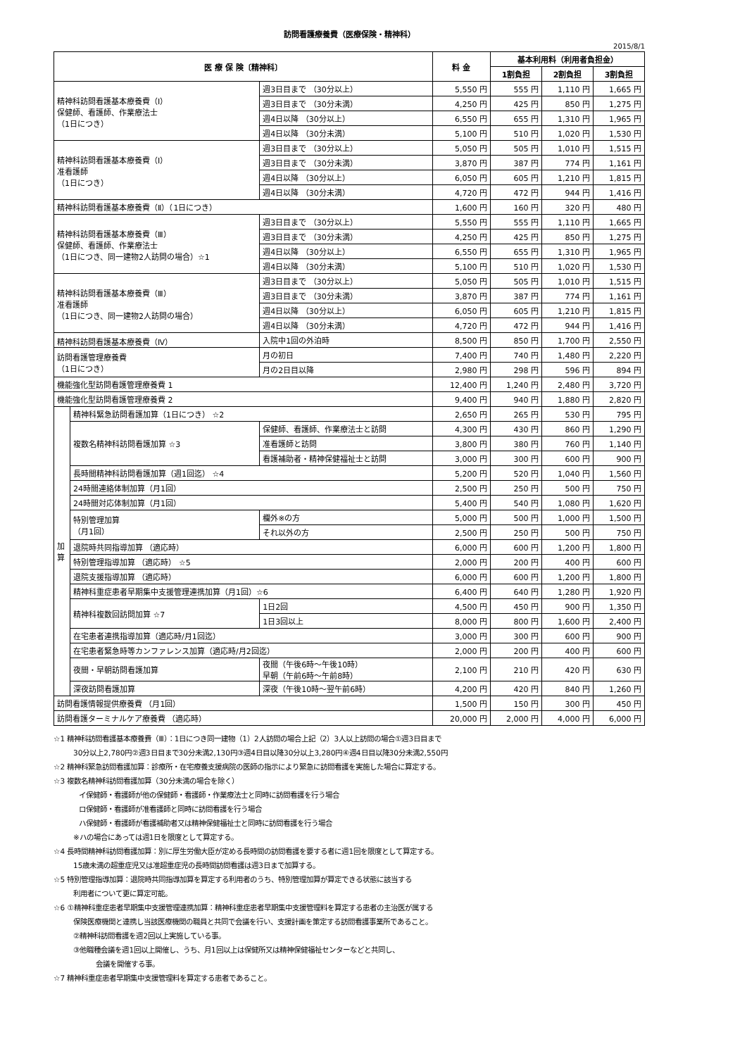訪問看護療養費（医療保険・精神科）
2015/8/1
| 医 療 保 険〔精神科〕 | | | 料 金 | 基本利用料（利用者負担金） | | |
| --- | --- | --- | --- | --- | --- | --- |
| | | | | 1割負担 | 2割負担 | 3割負担 |
| 精神科訪問看護基本療養費（Ⅰ） 保健師、看護師、作業療法士 （1日につき） | | 週3日目まで （30分以上） | 5,550 円 | 555 円 | 1,110 円 | 1,665 円 |
| | | 週3日目まで （30分未満） | 4,250 円 | 425 円 | 850 円 | 1,275 円 |
| | | 週4日以降 （30分以上） | 6,550 円 | 655 円 | 1,310 円 | 1,965 円 |
| | | 週4日以降 （30分未満） | 5,100 円 | 510 円 | 1,020 円 | 1,530 円 |
| 精神科訪問看護基本療養費（Ⅰ） 准看護師 （1日につき） | | 週3日目まで （30分以上） | 5,050 円 | 505 円 | 1,010 円 | 1,515 円 |
| | | 週3日目まで （30分未満） | 3,870 円 | 387 円 | 774 円 | 1,161 円 |
| | | 週4日以降 （30分以上） | 6,050 円 | 605 円 | 1,210 円 | 1,815 円 |
| | | 週4日以降 （30分未満） | 4,720 円 | 472 円 | 944 円 | 1,416 円 |
| 精神科訪問看護基本療養費（Ⅱ）（1日につき） | | | 1,600 円 | 160 円 | 320 円 | 480 円 |
| 精神科訪問看護基本療養費（Ⅲ） 保健師、看護師、作業療法士 （1日につき、同一建物2人訪問の場合）☆1 | | 週3日目まで （30分以上） | 5,550 円 | 555 円 | 1,110 円 | 1,665 円 |
| | | 週3日目まで （30分未満） | 4,250 円 | 425 円 | 850 円 | 1,275 円 |
| | | 週4日以降 （30分以上） | 6,550 円 | 655 円 | 1,310 円 | 1,965 円 |
| | | 週4日以降 （30分未満） | 5,100 円 | 510 円 | 1,020 円 | 1,530 円 |
| 精神科訪問看護基本療養費（Ⅲ） 准看護師 （1日につき、同一建物2人訪問の場合） | | 週3日目まで （30分以上） | 5,050 円 | 505 円 | 1,010 円 | 1,515 円 |
| | | 週3日目まで （30分未満） | 3,870 円 | 387 円 | 774 円 | 1,161 円 |
| | | 週4日以降 （30分以上） | 6,050 円 | 605 円 | 1,210 円 | 1,815 円 |
| | | 週4日以降 （30分未満） | 4,720 円 | 472 円 | 944 円 | 1,416 円 |
| 精神科訪問看護基本療養費（Ⅳ） | | 入院中1回の外泊時 | 8,500 円 | 850 円 | 1,700 円 | 2,550 円 |
| 訪問看護管理療養費 （1日につき） | | 月の初日 | 7,400 円 | 740 円 | 1,480 円 | 2,220 円 |
| | | 月の2日目以降 | 2,980 円 | 298 円 | 596 円 | 894 円 |
| 機能強化型訪問看護管理療養費 1 | | | 12,400 円 | 1,240 円 | 2,480 円 | 3,720 円 |
| 機能強化型訪問看護管理療養費 2 | | | 9,400 円 | 940 円 | 1,880 円 | 2,820 円 |
| 加 算 | 精神科緊急訪問看護加算（1日につき） ☆2 | | 2,650 円 | 265 円 | 530 円 | 795 円 |
| | 複数名精神科訪問看護加算 ☆3 | 保健師、看護師、作業療法士と訪問 | 4,300 円 | 430 円 | 860 円 | 1,290 円 |
| | | 准看護師と訪問 | 3,800 円 | 380 円 | 760 円 | 1,140 円 |
| | | 看護補助者・精神保健福祉士と訪問 | 3,000 円 | 300 円 | 600 円 | 900 円 |
| | 長時間精神科訪問看護加算（週1回迄） ☆4 | | 5,200 円 | 520 円 | 1,040 円 | 1,560 円 |
| | 24時間連絡体制加算（月1回） | | 2,500 円 | 250 円 | 500 円 | 750 円 |
| | 24時間対応体制加算（月1回） | | 5,400 円 | 540 円 | 1,080 円 | 1,620 円 |
| | 特別管理加算 （月1回） | 欄外※の方 | 5,000 円 | 500 円 | 1,000 円 | 1,500 円 |
| | | それ以外の方 | 2,500 円 | 250 円 | 500 円 | 750 円 |
| | 退院時共同指導加算 （適応時） | | 6,000 円 | 600 円 | 1,200 円 | 1,800 円 |
| | 特別管理指導加算 （適応時） ☆5 | | 2,000 円 | 200 円 | 400 円 | 600 円 |
| | 退院支援指導加算 （適応時） | | 6,000 円 | 600 円 | 1,200 円 | 1,800 円 |
| | 精神科重症患者早期集中支援管理連携加算（月1回）☆6 | | 6,400 円 | 640 円 | 1,280 円 | 1,920 円 |
| | 精神科複数回訪問加算 ☆7 | 1日2回 | 4,500 円 | 450 円 | 900 円 | 1,350 円 |
| | | 1日3回以上 | 8,000 円 | 800 円 | 1,600 円 | 2,400 円 |
| | 在宅患者連携指導加算（適応時/月1回迄） | | 3,000 円 | 300 円 | 600 円 | 900 円 |
| | 在宅患者緊急時等カンファレンス加算（適応時/月2回迄） | | 2,000 円 | 200 円 | 400 円 | 600 円 |
| | 夜間・早朝訪問看護加算 | 夜間（午後6時～午後10時） 早朝（午前6時～午前8時） | 2,100 円 | 210 円 | 420 円 | 630 円 |
| | 深夜訪問看護加算 | 深夜（午後10時～翌午前6時） | 4,200 円 | 420 円 | 840 円 | 1,260 円 |
| 訪問看護情報提供療養費 （月1回） | | | 1,500 円 | 150 円 | 300 円 | 450 円 |
| 訪問看護ターミナルケア療養費 （適応時） | | | 20,000 円 | 2,000 円 | 4,000 円 | 6,000 円 |
☆1 精神科訪問看護基本療養費（Ⅲ）：1日につき同一建物（1）2人訪問の場合上記（2）3人以上訪問の場合①週3日目まで
30分以上2,780円②週3日目まで30分未満2,130円③週4日目以降30分以上3,280円④週4日目以降30分未満2,550円
☆2 精神科緊急訪問看護加算：診療所・在宅療養支援病院の医師の指示により緊急に訪問看護を実施した場合に算定する。
☆3 複数名精神科訪問看護加算（30分未満の場合を除く）
イ保健師・看護師が他の保健師・看護師・作業療法士と同時に訪問看護を行う場合
ロ保健師・看護師が准看護師と同時に訪問看護を行う場合
ハ保健師・看護師が看護補助者又は精神保健福祉士と同時に訪問看護を行う場合
※ハの場合にあっては週1日を限度として算定する。
☆4 長時間精神科訪問看護加算：別に厚生労働大臣が定める長時間の訪問看護を要する者に週1回を限度として算定する。
15歳未満の超重症児又は准超重症児の長時間訪問看護は週3日まで加算する。
☆5 特別管理指導加算：退院時共同指導加算を算定する利用者のうち、特別管理加算が算定できる状態に該当する
利用者について更に算定可能。
☆6 ①精神科重症患者早期集中支援管理連携加算：精神科重症患者早期集中支援管理料を算定する患者の主治医が属する
保険医療機関と連携し当該医療機関の職員と共同で会議を行い、支援計画を策定する訪問看護事業所であること。
②精神科訪問看護を週2回以上実施している事。
③他職種会議を週1回以上開催し、うち、月1回以上は保健所又は精神保健福祉センターなどと共同し、
会議を開催する事。
☆7 精神科重症患者早期集中支援管理料を算定する患者であること。